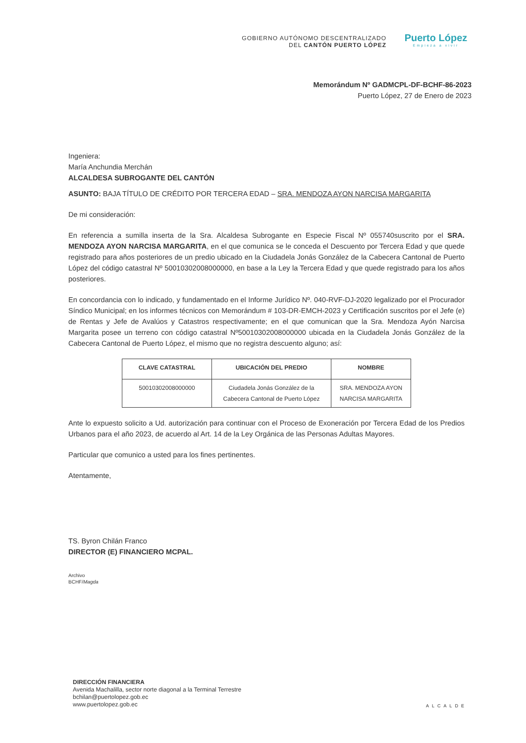GOBIERNO AUTÓNOMO DESCENTRALIZADO
DEL CANTÓN PUERTO LÓPEZ
Puerto López
Empieza a vivir
Memorándum Nº GADMCPL-DF-BCHF-86-2023
Puerto López, 27 de Enero de 2023
Ingeniera:
María Anchundia Merchán
ALCALDESA SUBROGANTE DEL CANTÓN
ASUNTO: BAJA TÍTULO DE CRÉDITO POR TERCERA EDAD – SRA. MENDOZA AYON NARCISA MARGARITA
De mi consideración:
En referencia a sumilla inserta de la Sra. Alcaldesa Subrogante en Especie Fiscal Nº 055740suscrito por el SRA. MENDOZA AYON NARCISA MARGARITA, en el que comunica se le conceda el Descuento por Tercera Edad y que quede registrado para años posteriores de un predio ubicado en la Ciudadela Jonás González de la Cabecera Cantonal de Puerto López del código catastral Nº 50010302008000000, en base a la Ley la Tercera Edad y que quede registrado para los años posteriores.
En concordancia con lo indicado, y fundamentado en el Informe Jurídico Nº. 040-RVF-DJ-2020 legalizado por el Procurador Síndico Municipal; en los informes técnicos con Memorándum # 103-DR-EMCH-2023 y Certificación suscritos por el Jefe (e) de Rentas y Jefe de Avalúos y Catastros respectivamente; en el que comunican que la Sra. Mendoza Ayón Narcisa Margarita posee un terreno con código catastral Nº50010302008000000 ubicada en la Ciudadela Jonás González de la Cabecera Cantonal de Puerto López, el mismo que no registra descuento alguno; así:
| CLAVE CATASTRAL | UBICACIÓN DEL PREDIO | NOMBRE |
| --- | --- | --- |
| 50010302008000000 | Ciudadela Jonás González de la Cabecera Cantonal de Puerto López | SRA. MENDOZA AYON NARCISA MARGARITA |
Ante lo expuesto solicito a Ud. autorización para continuar con el Proceso de Exoneración por Tercera Edad de los Predios Urbanos para el año 2023, de acuerdo al Art. 14 de la Ley Orgánica de las Personas Adultas Mayores.
Particular que comunico a usted para los fines pertinentes.
Atentamente,
TS. Byron Chilán Franco
DIRECTOR (E) FINANCIERO MCPAL.
Archivo
BCHF/Magda
DIRECCIÓN FINANCIERA
Avenida Machalilla, sector norte diagonal a la Terminal Terrestre
bchilan@puertolopez.gob.ec
www.puertolopez.gob.ec
ALCALDE